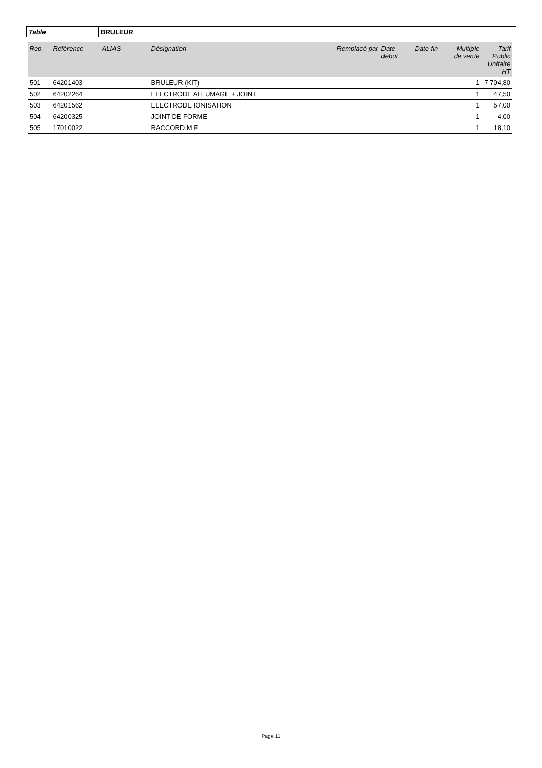Table BRULEUR
| Rep. | Référence | ALIAS | Désignation | Remplacé par | Date début | Date fin | Multiple de vente | Tarif Public Unitaire HT |
| --- | --- | --- | --- | --- | --- | --- | --- | --- |
| 501 | 64201403 | | BRULEUR (KIT) | | | | 1 | 7 704,80 |
| 502 | 64202264 | | ELECTRODE ALLUMAGE + JOINT | | | | 1 | 47,50 |
| 503 | 64201562 | | ELECTRODE IONISATION | | | | 1 | 57,00 |
| 504 | 64200325 | | JOINT DE FORME | | | | 1 | 4,00 |
| 505 | 17010022 | | RACCORD M F | | | | 1 | 18,10 |
Page 11